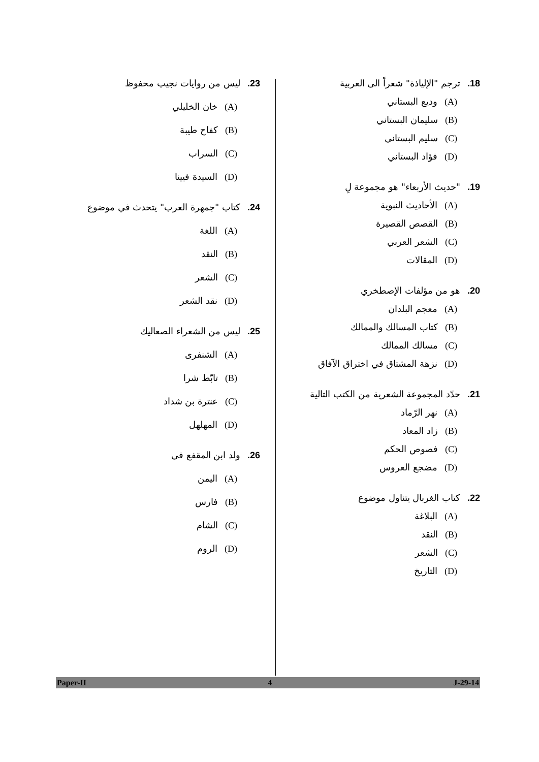18. ترجم "الإلياذة" شعراً الى العربية
(A) وديع البستاني
(B) سليمان البستاني
(C) سليم البستاني
(D) فؤاد البستاني
19."حديث الأربعاء" هو مجموعة لِ
(A) الأحاديث النبوية
(B) القصص القصيرة
(C) الشعر العربي
(D) المقالات
20. هو من مؤلفات الإصطخري
(A) معجم البلدان
(B) كتاب المسالك والممالك
(C) مسالك الممالك
(D) نزهة المشتاق في اختراق الآفاق
21. حدّد المجموعة الشعرية من الكتب التالية
(A) نهر الرّماد
(B) زاد المعاد
(C) فصوص الحكم
(D) مضجع العروس
22. كتاب الغربال يتناول موضوع
(A) البلاغة
(B) النقد
(C) الشعر
(D) التاريخ
23. ليس من روايات نجيب محفوظ
(A) خان الخليلي
(B) كفاح طيبة
(C) السراب
(D) السيدة فيينا
24. كتاب "جمهرة العرب" يتحدث في موضوع
(A) اللغة
(B) النقد
(C) الشعر
(D) نقد الشعر
25. ليس من الشعراء الصعاليك
(A) الشنفرى
(B) تابّط شرا
(C) عنترة بن شداد
(D) المهلهل
26. ولد ابن المقفع في
(A) اليمن
(B) فارس
(C) الشام
(D) الروم
Paper-II 4 J-29-14